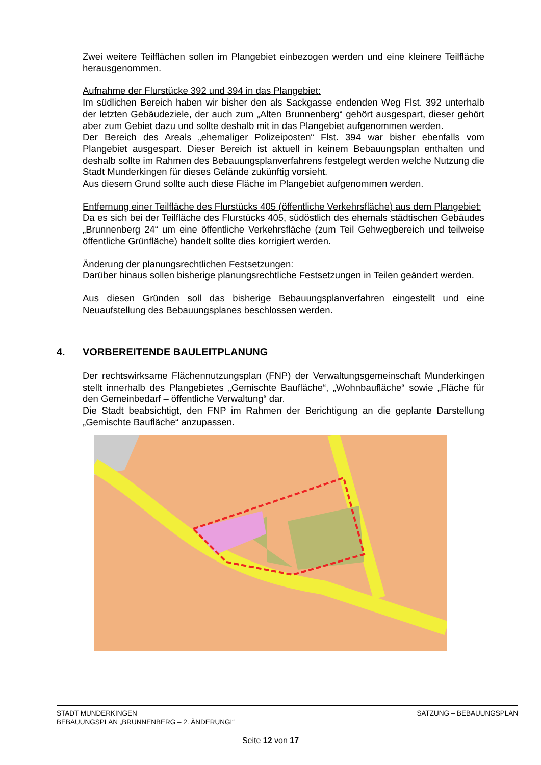Zwei weitere Teilflächen sollen im Plangebiet einbezogen werden und eine kleinere Teilfläche herausgenommen.
Aufnahme der Flurstücke 392 und 394 in das Plangebiet:
Im südlichen Bereich haben wir bisher den als Sackgasse endenden Weg Flst. 392 unterhalb der letzten Gebäudeziele, der auch zum „Alten Brunnenberg“ gehört ausgespart, dieser gehört aber zum Gebiet dazu und sollte deshalb mit in das Plangebiet aufgenommen werden.
Der Bereich des Areals „ehemaliger Polizeiposten“ Flst. 394 war bisher ebenfalls vom Plangebiet ausgespart. Dieser Bereich ist aktuell in keinem Bebauungsplan enthalten und deshalb sollte im Rahmen des Bebauungsplanverfahrens festgelegt werden welche Nutzung die Stadt Munderkingen für dieses Gelände zukünftig vorsieht.
Aus diesem Grund sollte auch diese Fläche im Plangebiet aufgenommen werden.
Entfernung einer Teilfläche des Flurstücks 405 (öffentliche Verkehrsfläche) aus dem Plangebiet:
Da es sich bei der Teilfläche des Flurstücks 405, südöstlich des ehemals städtischen Gebäudes „Brunnenberg 24“ um eine öffentliche Verkehrsfläche (zum Teil Gehwegbereich und teilweise öffentliche Grünfläche) handelt sollte dies korrigiert werden.
Änderung der planungsrechtlichen Festsetzungen:
Darüber hinaus sollen bisherige planungsrechtliche Festsetzungen in Teilen geändert werden.
Aus diesen Gründen soll das bisherige Bebauungsplanverfahren eingestellt und eine Neuaufstellung des Bebauungsplanes beschlossen werden.
4. VORBEREITENDE BAULEITPLANUNG
Der rechtswirksame Flächennutzungsplan (FNP) der Verwaltungsgemeinschaft Munderkingen stellt innerhalb des Plangebietes „Gemischte Baufläche“, „Wohnbaufläche“ sowie „Fläche für den Gemeinbedarf – öffentliche Verwaltung“ dar.
Die Stadt beabsichtigt, den FNP im Rahmen der Berichtigung an die geplante Darstellung „Gemischte Baufläche“ anzupassen.
SATZUNG – BEBAUUNGSPLAN STADT MUNDERKINGEN
BEBAUUNGSPLAN „BRUNNENBERG – 2. ÄNDERUNGI“
Seite 12 von 17